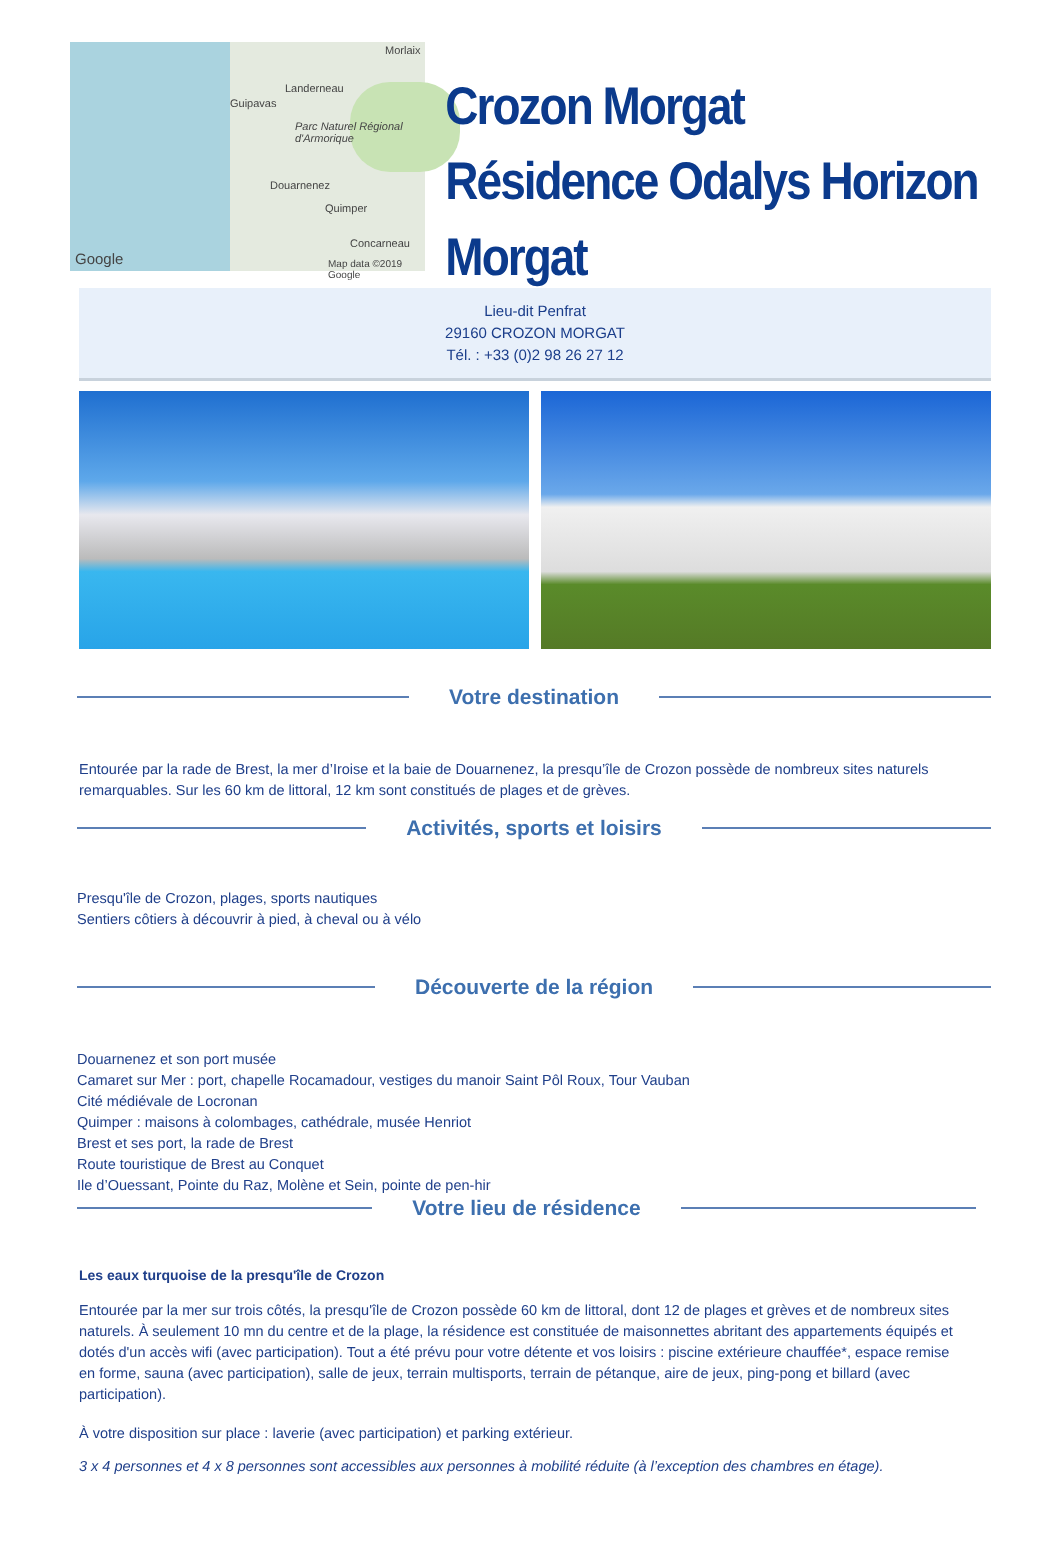Morlaix
Landerneau
Guipavas
Parc Naturel Régional d'Armorique
Douarnenez
Quimper
Concarneau
Google Map data ©2019 Google
Crozon Morgat
Résidence Odalys Horizon Morgat
Lieu-dit Penfrat
29160 CROZON MORGAT
Tél. : +33 (0)2 98 26 27 12
Votre destination
Entourée par la rade de Brest, la mer d’Iroise et la baie de Douarnenez, la presqu’île de Crozon possède de nombreux sites naturels remarquables. Sur les 60 km de littoral, 12 km sont constitués de plages et de grèves.
Activités, sports et loisirs
Presqu'île de Crozon, plages, sports nautiques
Sentiers côtiers à découvrir à pied, à cheval ou à vélo
Découverte de la région
Douarnenez et son port musée
Camaret sur Mer : port, chapelle Rocamadour, vestiges du manoir Saint Pôl Roux, Tour Vauban
Cité médiévale de Locronan
Quimper : maisons à colombages, cathédrale, musée Henriot
Brest et ses port, la rade de Brest
Route touristique de Brest au Conquet
Ile d’Ouessant, Pointe du Raz, Molène et Sein, pointe de pen-hir
Votre lieu de résidence
Les eaux turquoise de la presqu'île de Crozon
Entourée par la mer sur trois côtés, la presqu'île de Crozon possède 60 km de littoral, dont 12 de plages et grèves et de nombreux sites naturels. À seulement 10 mn du centre et de la plage, la résidence est constituée de maisonnettes abritant des appartements équipés et dotés d'un accès wifi (avec participation). Tout a été prévu pour votre détente et vos loisirs : piscine extérieure chauffée*, espace remise en forme, sauna (avec participation), salle de jeux, terrain multisports, terrain de pétanque, aire de jeux, ping-pong et billard (avec participation).
À votre disposition sur place : laverie (avec participation) et parking extérieur.
3 x 4 personnes et 4 x 8 personnes sont accessibles aux personnes à mobilité réduite (à l’exception des chambres en étage).